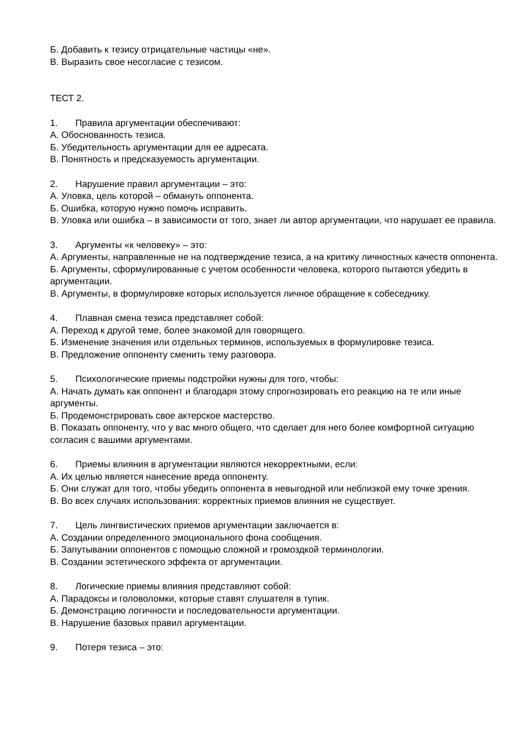Б. Добавить к тезису отрицательные частицы «не».
В. Выразить свое несогласие с тезисом.
ТЕСТ 2.
1. Правила аргументации обеспечивают:
А. Обоснованность тезиса.
Б. Убедительность аргументации для ее адресата.
В. Понятность и предсказуемость аргументации.
2. Нарушение правил аргументации – это:
А. Уловка, цель которой – обмануть оппонента.
Б. Ошибка, которую нужно помочь исправить.
В. Уловка или ошибка – в зависимости от того, знает ли автор аргументации, что нарушает ее правила.
3. Аргументы «к человеку» – это:
А. Аргументы, направленные не на подтверждение тезиса, а на критику личностных качеств оппонента.
Б. Аргументы, сформулированные с учетом особенности человека, которого пытаются убедить в аргументации.
В. Аргументы, в формулировке которых используется личное обращение к собеседнику.
4. Плавная смена тезиса представляет собой:
А. Переход к другой теме, более знакомой для говорящего.
Б. Изменение значения или отдельных терминов, используемых в формулировке тезиса.
В. Предложение оппоненту сменить тему разговора.
5. Психологические приемы подстройки нужны для того, чтобы:
А. Начать думать как оппонент и благодаря этому спрогнозировать его реакцию на те или иные аргументы.
Б. Продемонстрировать свое актерское мастерство.
В. Показать оппоненту, что у вас много общего, что сделает для него более комфортной ситуацию согласия с вашими аргументами.
6. Приемы влияния в аргументации являются некорректными, если:
А. Их целью является нанесение вреда оппоненту.
Б. Они служат для того, чтобы убедить оппонента в невыгодной или неблизкой ему точке зрения.
В. Во всех случаях использования: корректных приемов влияния не существует.
7. Цель лингвистических приемов аргументации заключается в:
А. Создании определенного эмоционального фона сообщения.
Б. Запутывании оппонентов с помощью сложной и громоздкой терминологии.
В. Создании эстетического эффекта от аргументации.
8. Логические приемы влияния представляют собой:
А. Парадоксы и головоломки, которые ставят слушателя в тупик.
Б. Демонстрацию логичности и последовательности аргументации.
В. Нарушение базовых правил аргументации.
9. Потеря тезиса – это: